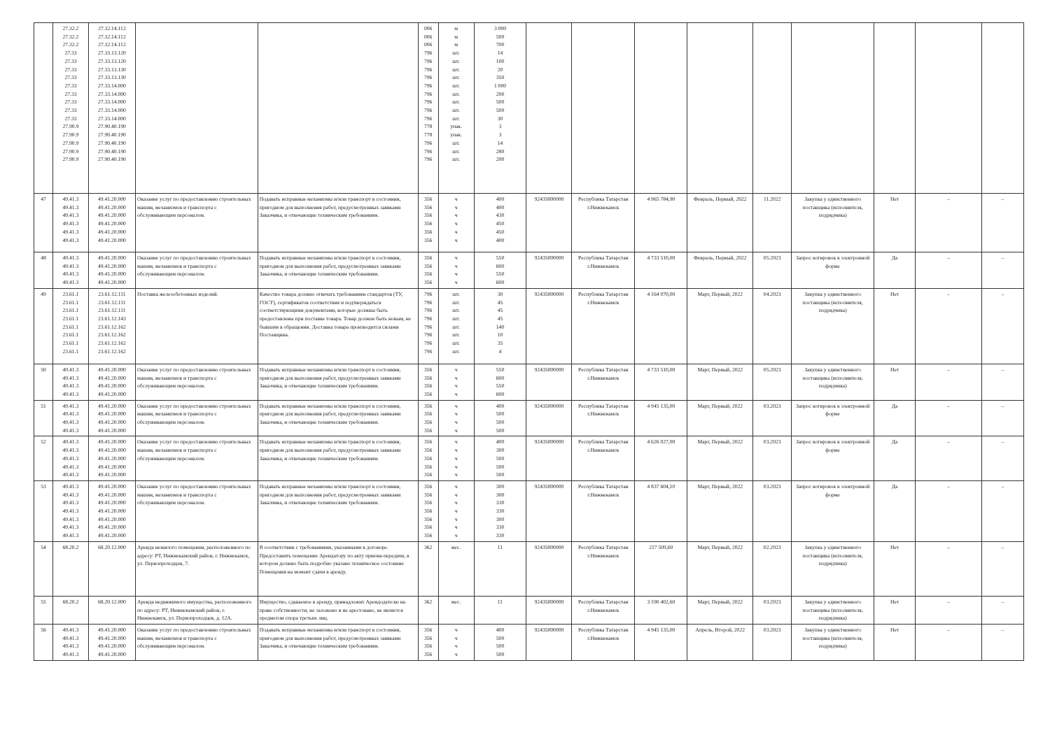| | 27.32.2 27.32.2 27.32.2 27.33 27.33 27.33 27.33 27.33 27.33 27.33 27.33 27.33 27.90.9 27.90.9 27.90.9 27.90.9 27.90.9 | 27.32.14.112 27.32.14.112 27.32.14.112 27.33.13.120 27.33.13.120 27.33.13.130 27.33.13.130 27.33.14.000 27.33.14.000 27.33.14.000 27.33.14.000 27.33.14.000 27.90.40.190 27.90.40.190 27.90.40.190 27.90.40.190 27.90.40.190 | | | 006 006 006 796 796 796 796 796 796 796 796 796 778 778 796 796 796 | м м м шт. шт. шт. шт. шт. шт. шт. шт. шт. упак. упак. шт. шт. шт. | 3 000 500 700 14 100 20 350 1 000 200 500 500 30 3 3 14 280 200 | | | | | | | | | |
| 47 | 49.41.3 49.41.3 49.41.3 49.41.3 49.41.3 49.41.3 | 49.41.20.000 49.41.20.000 49.41.20.000 49.41.20.000 49.41.20.000 49.41.20.000 | Оказание услуг по предоставлению строительных машин, механизмов и транспорта с обслуживающим персоналом. | Подавать исправные механизмы и/или транспорт в состоянии, пригодном для выполнения работ, предусмотренных заявками Заказчика, и отвечающие техническим требованиям. | 356 356 356 356 356 356 | ч ч ч ч ч ч | 400 400 430 450 450 400 | 92435000000 | Республика Татарстан г.Нижнекамск | 4 965 784,90 | Февраль, Первый, 2022 | 11.2022 | Закупка у единственного поставщика (исполнителя, подрядчика) | Нет | – | – |
| 48 | 49.41.3 49.41.3 49.41.3 49.41.3 | 49.41.20.000 49.41.20.000 49.41.20.000 49.41.20.000 | Оказание услуг по предоставлению строительных машин, механизмов и транспорта с обслуживающим персоналом. | Подавать исправные механизмы и/или транспорт в состоянии, пригодном для выполнения работ, предусмотренных заявками Заказчика, и отвечающие техническим требованиям. | 356 356 356 356 | ч ч ч ч | 550 600 550 600 | 92435000000 | Республика Татарстан г.Нижнекамск | 4 733 510,00 | Февраль, Первый, 2022 | 05.2023 | Запрос котировок в электронной форме | Да | – | – |
| 49 | 23.61.1 23.61.1 23.61.1 23.61.1 23.61.1 23.61.1 23.61.1 23.61.1 | 23.61.12.111 23.61.12.111 23.61.12.111 23.61.12.143 23.61.12.162 23.61.12.162 23.61.12.162 23.61.12.162 | Поставка железобетонных изделий. | Качество товара должно отвечать требованиям стандартов (ТУ, ГОСТ), сертификатов соответствия и подтверждаться соответствующими документами, которые должны быть предоставлены при поставке товара. Товар должен быть новым, не бывшим в обращении. Доставка товара производится силами Поставщика. | 796 796 796 796 796 796 796 796 | шт. шт. шт. шт. шт. шт. шт. шт. | 30 45 45 45 140 10 35 4 | 92435000000 | Республика Татарстан г.Нижнекамск | 4 164 070,00 | Март, Первый, 2022 | 04.2023 | Закупка у единственного поставщика (исполнителя, подрядчика) | Нет | – | – |
| 50 | 49.41.3 49.41.3 49.41.3 49.41.3 | 49.41.20.000 49.41.20.000 49.41.20.000 49.41.20.000 | Оказание услуг по предоставлению строительных машин, механизмов и транспорта с обслуживающим персоналом. | Подавать исправные механизмы и/или транспорт в состоянии, пригодном для выполнения работ, предусмотренных заявками Заказчика, и отвечающие техническим требованиям. | 356 356 356 356 | ч ч ч ч | 550 600 550 600 | 92435000000 | Республика Татарстан г.Нижнекамск | 4 733 510,00 | Март, Первый, 2022 | 05.2023 | Закупка у единственного поставщика (исполнителя, подрядчика) | Нет | – | – |
| 51 | 49.41.3 49.41.3 49.41.3 49.41.3 | 49.41.20.000 49.41.20.000 49.41.20.000 49.41.20.000 | Оказание услуг по предоставлению строительных машин, механизмов и транспорта с обслуживающим персоналом. | Подавать исправные механизмы и/или транспорт в состоянии, пригодном для выполнения работ, предусмотренных заявками Заказчика, и отвечающие техническим требованиям. | 356 356 356 356 | ч ч ч ч | 400 500 500 500 | 92435000000 | Республика Татарстан г.Нижнекамск | 4 945 135,00 | Март, Первый, 2022 | 03.2023 | Запрос котировок в электронной форме | Да | – | – |
| 52 | 49.41.3 49.41.3 49.41.3 49.41.3 49.41.3 | 49.41.20.000 49.41.20.000 49.41.20.000 49.41.20.000 49.41.20.000 | Оказание услуг по предоставлению строительных машин, механизмов и транспорта с обслуживающим персоналом. | Подавать исправные механизмы и/или транспорт в состоянии, пригодном для выполнения работ, предусмотренных заявками Заказчика, и отвечающие техническим требованиям. | 356 356 356 356 356 | ч ч ч ч ч | 400 300 500 500 500 | 92435000000 | Республика Татарстан г.Нижнекамск | 4 626 027,00 | Март, Первый, 2022 | 03.2023 | Запрос котировок в электронной форме | Да | – | – |
| 53 | 49.41.3 49.41.3 49.41.3 49.41.3 49.41.3 49.41.3 49.41.3 | 49.41.20.000 49.41.20.000 49.41.20.000 49.41.20.000 49.41.20.000 49.41.20.000 49.41.20.000 | Оказание услуг по предоставлению строительных машин, механизмов и транспорта с обслуживающим персоналом. | Подавать исправные механизмы и/или транспорт в состоянии, пригодном для выполнения работ, предусмотренных заявками Заказчика, и отвечающие техническим требованиям. | 356 356 356 356 356 356 356 | ч ч ч ч ч ч ч | 300 300 330 330 300 330 330 | 92435000000 | Республика Татарстан г.Нижнекамск | 4 837 604,10 | Март, Первый, 2022 | 03.2023 | Запрос котировок в электронной форме | Да | – | – |
| 54 | 68.20.2 | 68.20.12.000 | Аренда нежилого помещения, расположенного по адресу: РТ, Нижнекамский район, г. Нижнекамск, ул. Первопроходцев, 7. | В соответствии с требованиями, указанными в договоре. Предоставить помещение Арендатору по акту приема-передачи, в котором должно быть подробно указано техническое состояние Помещения на момент сдачи в аренду. | 362 | мес. | 11 | 92435000000 | Республика Татарстан г.Нижнекамск | 217 509,60 | Март, Первый, 2022 | 02.2023 | Закупка у единственного поставщика (исполнителя, подрядчика) | Нет | – | – |
| 55 | 68.20.2 | 68.20.12.000 | Аренда недвижимого имущества, расположенного по адресу: РТ, Нижнекамский район, г. Нижнекамск, ул. Первопроходцев, д. 12А. | Имущество, сдаваемое в аренду, принадлежит Арендодателю на праве собственности, не заложено и не арестовано, не является предметом спора третьих лиц. | 362 | мес. | 11 | 92435000000 | Республика Татарстан г.Нижнекамск | 3 190 402,60 | Март, Первый, 2022 | 03.2023 | Закупка у единственного поставщика (исполнителя, подрядчика) | Нет | – | – |
| 56 | 49.41.3 49.41.3 49.41.3 49.41.3 | 49.41.20.000 49.41.20.000 49.41.20.000 49.41.20.000 | Оказание услуг по предоставлению строительных машин, механизмов и транспорта с обслуживающим персоналом. | Подавать исправные механизмы и/или транспорт в состоянии, пригодном для выполнения работ, предусмотренных заявками Заказчика, и отвечающие техническим требованиям. | 356 356 356 356 | ч ч ч ч | 400 500 500 500 | 92435000000 | Республика Татарстан г.Нижнекамск | 4 945 135,00 | Апрель, Второй, 2022 | 03.2023 | Закупка у единственного поставщика (исполнителя, подрядчика) | Нет | – | – |